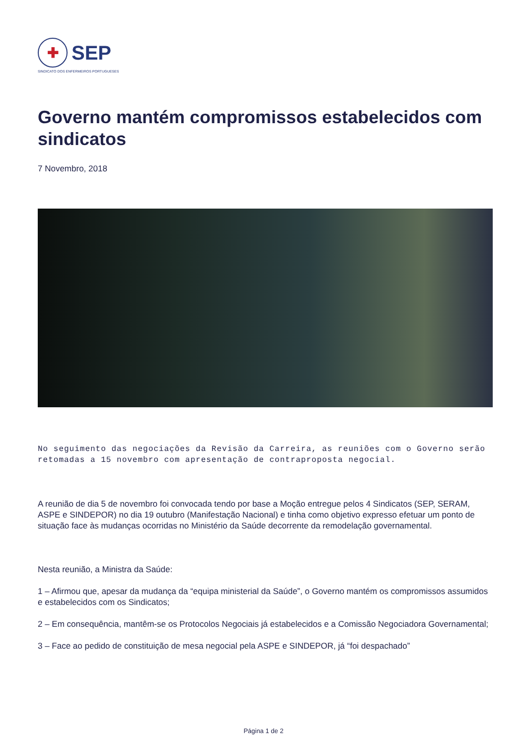✚
SEP
SINDICATO DOS ENFERMEIROS PORTUGUESES
Governo mantém compromissos estabelecidos com sindicatos
7 Novembro, 2018
No seguimento das negociações da Revisão da Carreira, as reuniões com o Governo serão retomadas a 15 novembro com apresentação de contraproposta negocial.
A reunião de dia 5 de novembro foi convocada tendo por base a Moção entregue pelos 4 Sindicatos (SEP, SERAM, ASPE e SINDEPOR) no dia 19 outubro (Manifestação Nacional) e tinha como objetivo expresso efetuar um ponto de situação face às mudanças ocorridas no Ministério da Saúde decorrente da remodelação governamental.
Nesta reunião, a Ministra da Saúde:
1 – Afirmou que, apesar da mudança da “equipa ministerial da Saúde”, o Governo mantém os compromissos assumidos e estabelecidos com os Sindicatos;
2 – Em consequência, mantêm-se os Protocolos Negociais já estabelecidos e a Comissão Negociadora Governamental;
3 – Face ao pedido de constituição de mesa negocial pela ASPE e SINDEPOR, já “foi despachado”
Página 1 de 2